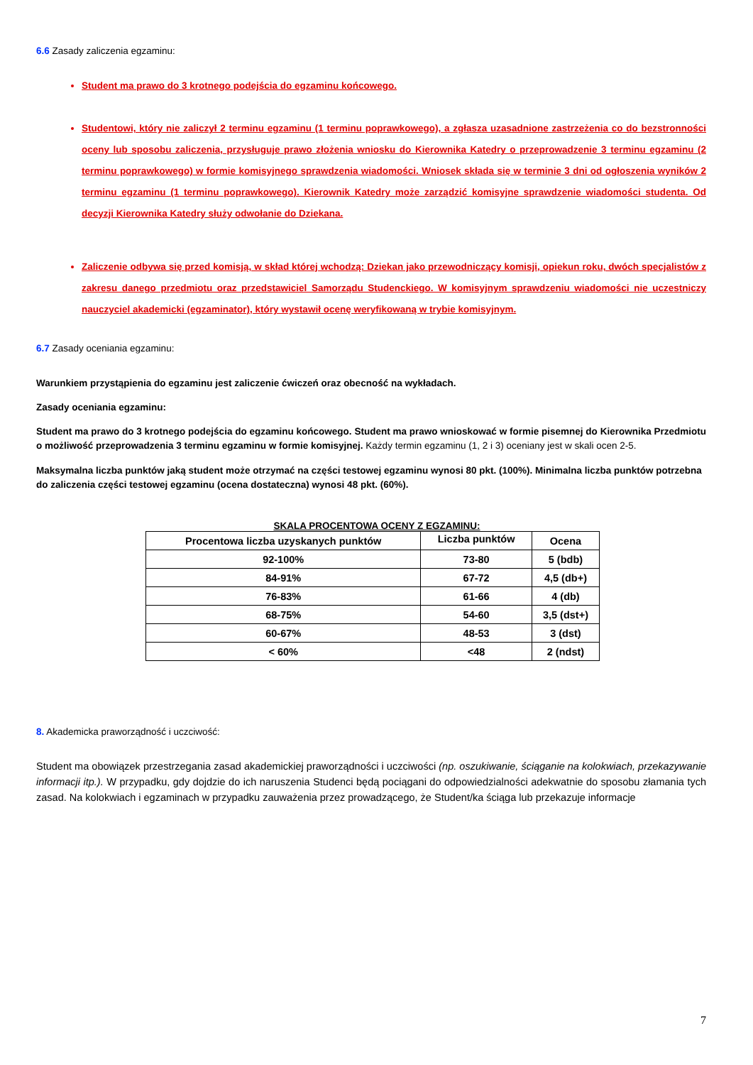6.6 Zasady zaliczenia egzaminu:
Student ma prawo do 3 krotnego podejścia do egzaminu końcowego.
Studentowi, który nie zaliczył 2 terminu egzaminu (1 terminu poprawkowego), a zgłasza uzasadnione zastrzeżenia co do bezstronności oceny lub sposobu zaliczenia, przysługuje prawo złożenia wniosku do Kierownika Katedry o przeprowadzenie 3 terminu egzaminu (2 terminu poprawkowego) w formie komisyjnego sprawdzenia wiadomości. Wniosek składa się w terminie 3 dni od ogłoszenia wyników 2 terminu egzaminu (1 terminu poprawkowego). Kierownik Katedry może zarządzić komisyjne sprawdzenie wiadomości studenta. Od decyzji Kierownika Katedry służy odwołanie do Dziekana.
Zaliczenie odbywa się przed komisją, w skład której wchodzą: Dziekan jako przewodniczący komisji, opiekun roku, dwóch specjalistów z zakresu danego przedmiotu oraz przedstawiciel Samorządu Studenckiego. W komisyjnym sprawdzeniu wiadomości nie uczestniczy nauczyciel akademicki (egzaminator), który wystawił ocenę weryfikowaną w trybie komisyjnym.
6.7 Zasady oceniania egzaminu:
Warunkiem przystąpienia do egzaminu jest zaliczenie ćwiczeń oraz obecność na wykładach.
Zasady oceniania egzaminu:
Student ma prawo do 3 krotnego podejścia do egzaminu końcowego. Student ma prawo wnioskować w formie pisemnej do Kierownika Przedmiotu o możliwość przeprowadzenia 3 terminu egzaminu w formie komisyjnej. Każdy termin egzaminu (1, 2 i 3) oceniany jest w skali ocen 2-5.
Maksymalna liczba punktów jaką student może otrzymać na części testowej egzaminu wynosi 80 pkt. (100%). Minimalna liczba punktów potrzebna do zaliczenia części testowej egzaminu (ocena dostateczna) wynosi 48 pkt. (60%).
SKALA PROCENTOWA OCENY Z EGZAMINU:
| Procentowa liczba uzyskanych punktów | Liczba punktów | Ocena |
| --- | --- | --- |
| 92-100% | 73-80 | 5 (bdb) |
| 84-91% | 67-72 | 4,5 (db+) |
| 76-83% | 61-66 | 4 (db) |
| 68-75% | 54-60 | 3,5 (dst+) |
| 60-67% | 48-53 | 3 (dst) |
| < 60% | <48 | 2 (ndst) |
8. Akademicka praworządność i uczciwość:
Student ma obowiązek przestrzegania zasad akademickiej praworządności i uczciwości (np. oszukiwanie, ściąganie na kolokwiach, przekazywanie informacji itp.). W przypadku, gdy dojdzie do ich naruszenia Studenci będą pociągani do odpowiedzialności adekwatnie do sposobu złamania tych zasad. Na kolokwiach i egzaminach w przypadku zauważenia przez prowadzącego, że Student/ka ściąga lub przekazuje informacje
7